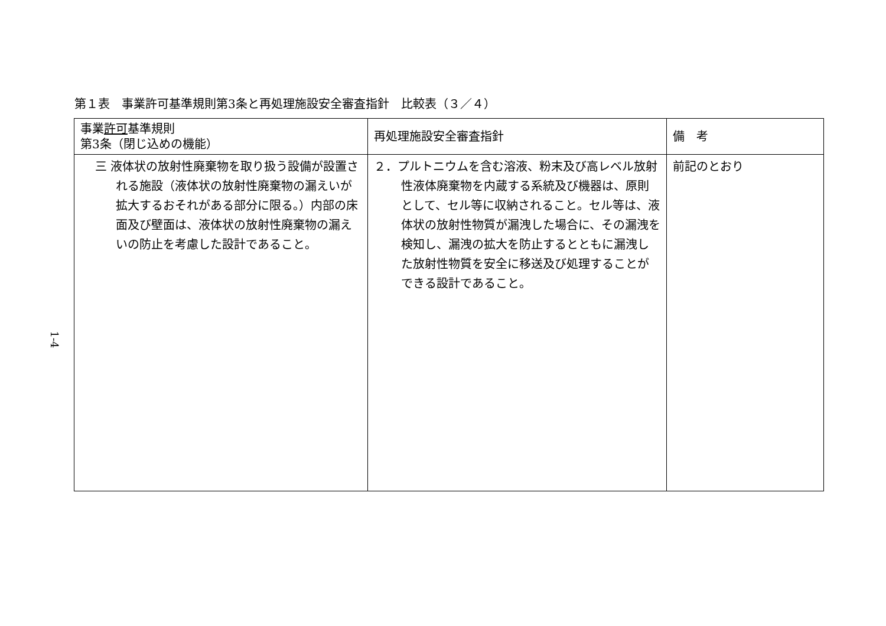第１表　事業許可基準規則第3条と再処理施設安全審査指針　比較表（３／４）
| 事業 許可 基準規則 第3条（閉じ込めの機能） | 再処理施設安全審査指針 | 備 考 |
| --- | --- | --- |
| 三 液体状の放射性廃棄物を取り扱う設備が設置される施設（液体状の放射性廃棄物の漏えいが拡大するおそれがある部分に限る。）内部の床面及び壁面は、液体状の放射性廃棄物の漏えいの防止を考慮した設計であること。 | ２．プルトニウムを含む溶液、粉末及び高レベル放射性液体廃棄物を内蔵する系統及び機器は、原則として、セル等に収納されること。セル等は、液体状の放射性物質が漏洩した場合に、その漏洩を検知し、漏洩の拡大を防止するとともに漏洩した放射性物質を安全に移送及び処理することができる設計であること。 | 前記のとおり |
1-4